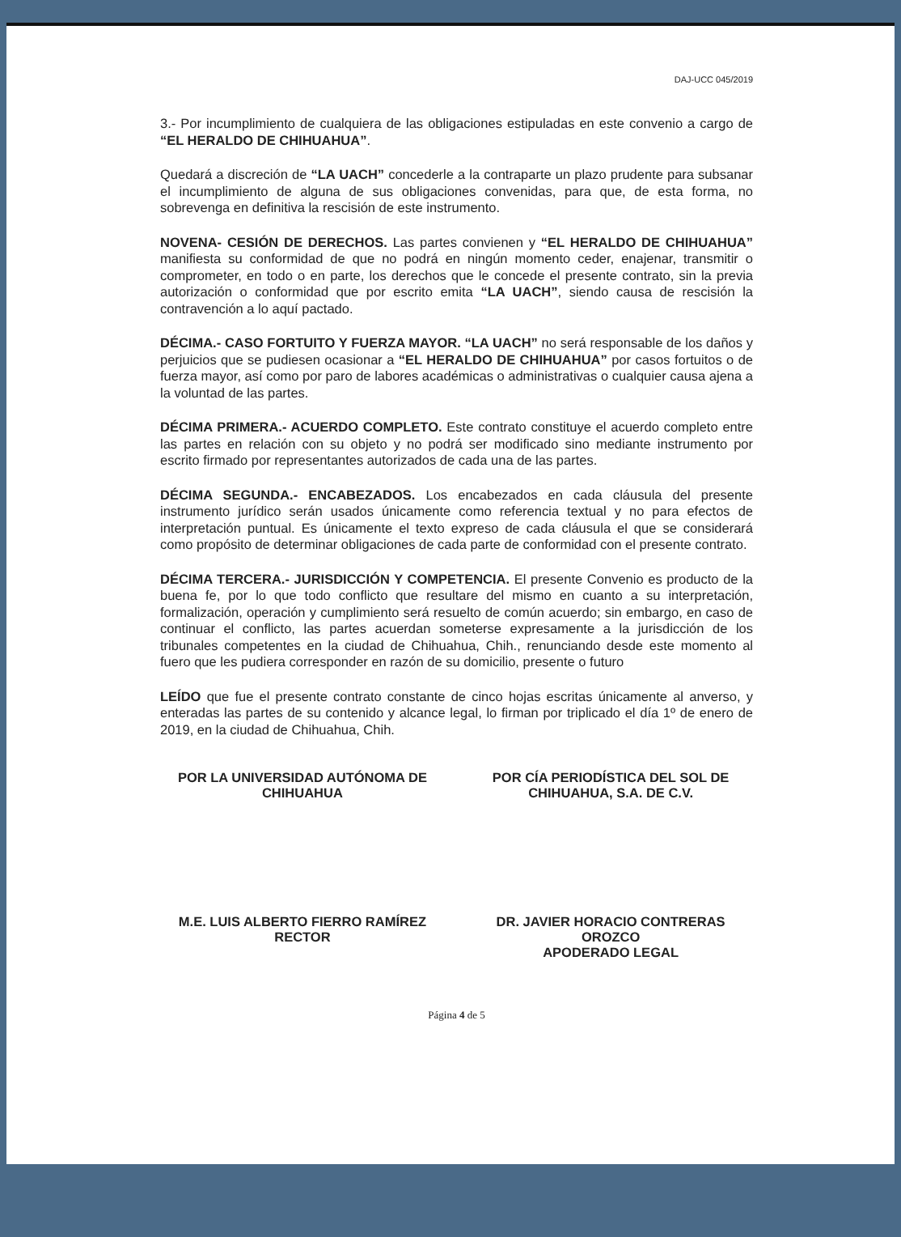DAJ-UCC 045/2019
3.- Por incumplimiento de cualquiera de las obligaciones estipuladas en este convenio a cargo de “EL HERALDO DE CHIHUAHUA”.
Quedará a discreción de “LA UACH” concederle a la contraparte un plazo prudente para subsanar el incumplimiento de alguna de sus obligaciones convenidas, para que, de esta forma, no sobrevenga en definitiva la rescisión de este instrumento.
NOVENA- CESIÓN DE DERECHOS. Las partes convienen y “EL HERALDO DE CHIHUAHUA” manifiesta su conformidad de que no podrá en ningún momento ceder, enajenar, transmitir o comprometer, en todo o en parte, los derechos que le concede el presente contrato, sin la previa autorización o conformidad que por escrito emita “LA UACH”, siendo causa de rescisión la contravención a lo aquí pactado.
DÉCIMA.- CASO FORTUITO Y FUERZA MAYOR. “LA UACH” no será responsable de los daños y perjuicios que se pudiesen ocasionar a “EL HERALDO DE CHIHUAHUA” por casos fortuitos o de fuerza mayor, así como por paro de labores académicas o administrativas o cualquier causa ajena a la voluntad de las partes.
DÉCIMA PRIMERA.- ACUERDO COMPLETO. Este contrato constituye el acuerdo completo entre las partes en relación con su objeto y no podrá ser modificado sino mediante instrumento por escrito firmado por representantes autorizados de cada una de las partes.
DÉCIMA SEGUNDA.- ENCABEZADOS. Los encabezados en cada cláusula del presente instrumento jurídico serán usados únicamente como referencia textual y no para efectos de interpretación puntual. Es únicamente el texto expreso de cada cláusula el que se considerará como propósito de determinar obligaciones de cada parte de conformidad con el presente contrato.
DÉCIMA TERCERA.- JURISDICCIÓN Y COMPETENCIA. El presente Convenio es producto de la buena fe, por lo que todo conflicto que resultare del mismo en cuanto a su interpretación, formalización, operación y cumplimiento será resuelto de común acuerdo; sin embargo, en caso de continuar el conflicto, las partes acuerdan someterse expresamente a la jurisdicción de los tribunales competentes en la ciudad de Chihuahua, Chih., renunciando desde este momento al fuero que les pudiera corresponder en razón de su domicilio, presente o futuro
LEÍDO que fue el presente contrato constante de cinco hojas escritas únicamente al anverso, y enteradas las partes de su contenido y alcance legal, lo firman por triplicado el día 1º de enero de 2019, en la ciudad de Chihuahua, Chih.
POR LA UNIVERSIDAD AUTÓNOMA DE CHIHUAHUA
M.E. LUIS ALBERTO FIERRO RAMÍREZ
RECTOR
POR CÍA PERIODÍSTICA DEL SOL DE CHIHUAHUA, S.A. DE C.V.
DR. JAVIER HORACIO CONTRERAS OROZCO
APODERADO LEGAL
Página 4 de 5